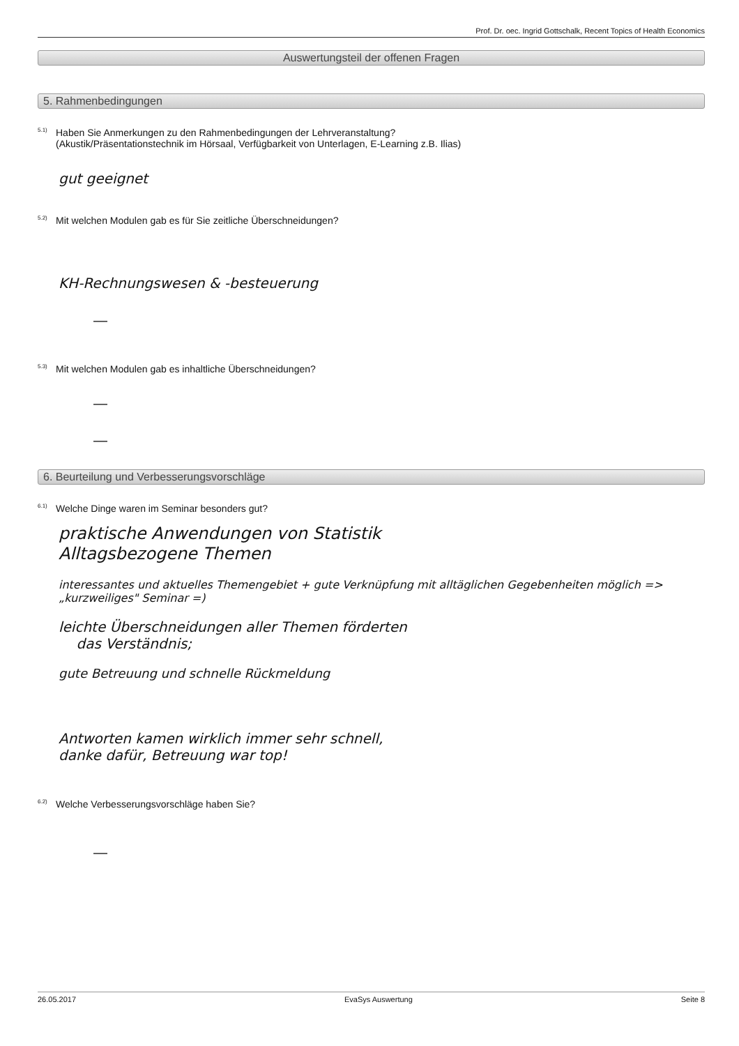Prof. Dr. oec. Ingrid Gottschalk, Recent Topics of Health Economics
Auswertungsteil der offenen Fragen
5. Rahmenbedingungen
<sup>5.1)</sup>
Haben Sie Anmerkungen zu den Rahmenbedingungen der Lehrveranstaltung?
(Akustik/Präsentationstechnik im Hörsaal, Verfügbarkeit von Unterlagen, E-Learning z.B. Ilias)
gut geeignet
<sup>5.2)</sup>
Mit welchen Modulen gab es für Sie zeitliche Überschneidungen?
KH-Rechnungswesen & -besteuerung
—
<sup>5.3)</sup>
Mit welchen Modulen gab es inhaltliche Überschneidungen?
—
—
6. Beurteilung und Verbesserungsvorschläge
<sup>6.1)</sup>
Welche Dinge waren im Seminar besonders gut?
praktische Anwendungen von Statistik
Alltagsbezogene Themen
interessantes und aktuelles Themengebiet + gute Verknüpfung mit alltäglichen Gegebenheiten möglich => „kurzweiliges" Seminar =)
leichte Überschneidungen aller Themen förderten
das Verständnis;
gute Betreuung und schnelle Rückmeldung
Antworten kamen wirklich immer sehr schnell,
danke dafür, Betreuung war top!
<sup>6.2)</sup>
Welche Verbesserungsvorschläge haben Sie?
—
26.05.2017 EvaSys Auswertung Seite 8